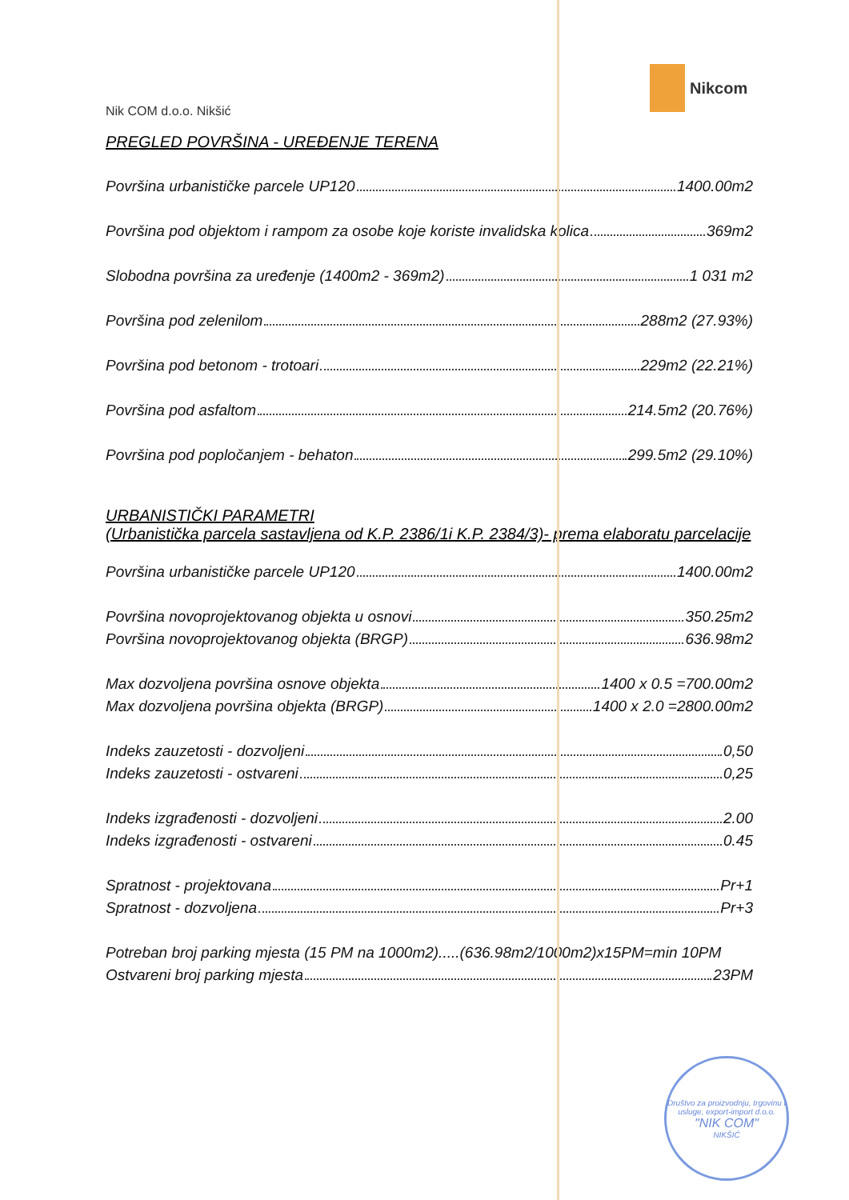Nikcom
Nik COM d.o.o. Nikšić
PREGLED POVRŠINA - UREĐENJE TERENA
Površina urbanističke parcele UP120 1400.00m2
Površina pod objektom i rampom za osobe koje koriste invalidska kolica 369m2
Slobodna površina za uređenje (1400m2 - 369m2) 1 031 m2
Površina pod zelenilom 288m2 (27.93%)
Površina pod betonom - trotoari 229m2 (22.21%)
Površina pod asfaltom 214.5m2 (20.76%)
Površina pod popločanjem - behaton 299.5m2 (29.10%)
URBANISTIČKI PARAMETRI
(Urbanistička parcela sastavljena od K.P. 2386/1i K.P. 2384/3)- prema elaboratu parcelacije
Površina urbanističke parcele UP120 1400.00m2
Površina novoprojektovanog objekta u osnovi 350.25m2
Površina novoprojektovanog objekta (BRGP) 636.98m2
Max dozvoljena površina osnove objekta 1400 x 0.5 =700.00m2
Max dozvoljena površina objekta (BRGP) 1400 x 2.0 =2800.00m2
Indeks zauzetosti - dozvoljeni 0,50
Indeks zauzetosti - ostvareni 0,25
Indeks izgrađenosti - dozvoljeni 2.00
Indeks izgrađenosti - ostvareni 0.45
Spratnost - projektovana Pr+1
Spratnost - dozvoljena Pr+3
Potreban broj parking mjesta (15 PM na 1000m2).....(636.98m2/1000m2)x15PM=min 10PM
Ostvareni broj parking mjesta 23PM
Društvo za proizvodnju, trgovinu i usluge, export-import d.o.o.
"NIK COM"
NIKŠIĆ